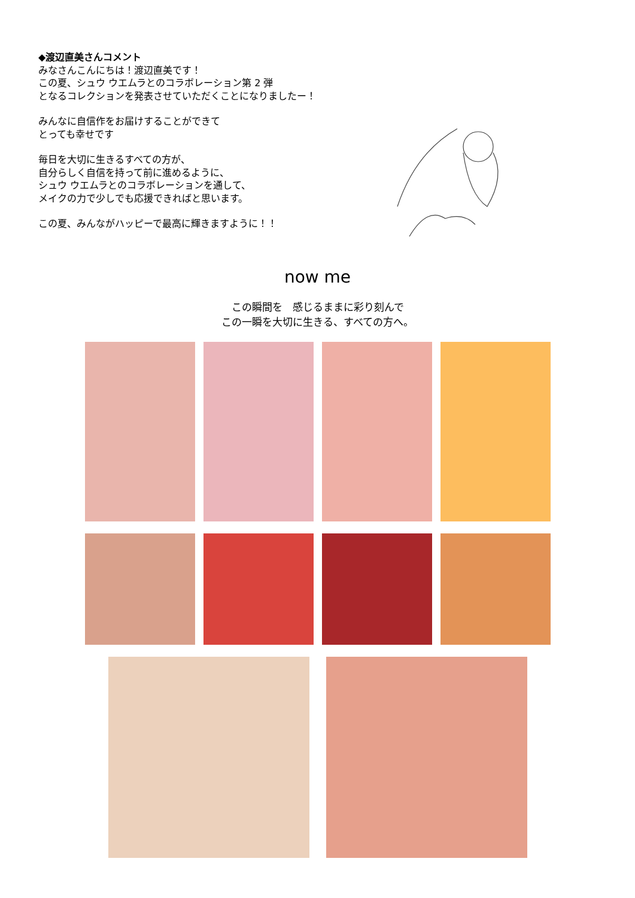◆渡辺直美さんコメント
みなさんこんにちは！渡辺直美です！
この夏、シュウ ウエムラとのコラボレーション第 2 弾
となるコレクションを発表させていただくことになりましたー！
みんなに自信作をお届けすることができて
とっても幸せです
毎日を大切に生きるすべての方が、
自分らしく自信を持って前に進めるように、
シュウ ウエムラとのコラボレーションを通して、
メイクの力で少しでも応援できればと思います。
この夏、みんながハッピーで最高に輝きますように！！
now me
この瞬間を　感じるままに彩り刻んで
この一瞬を大切に生きる、すべての方へ。